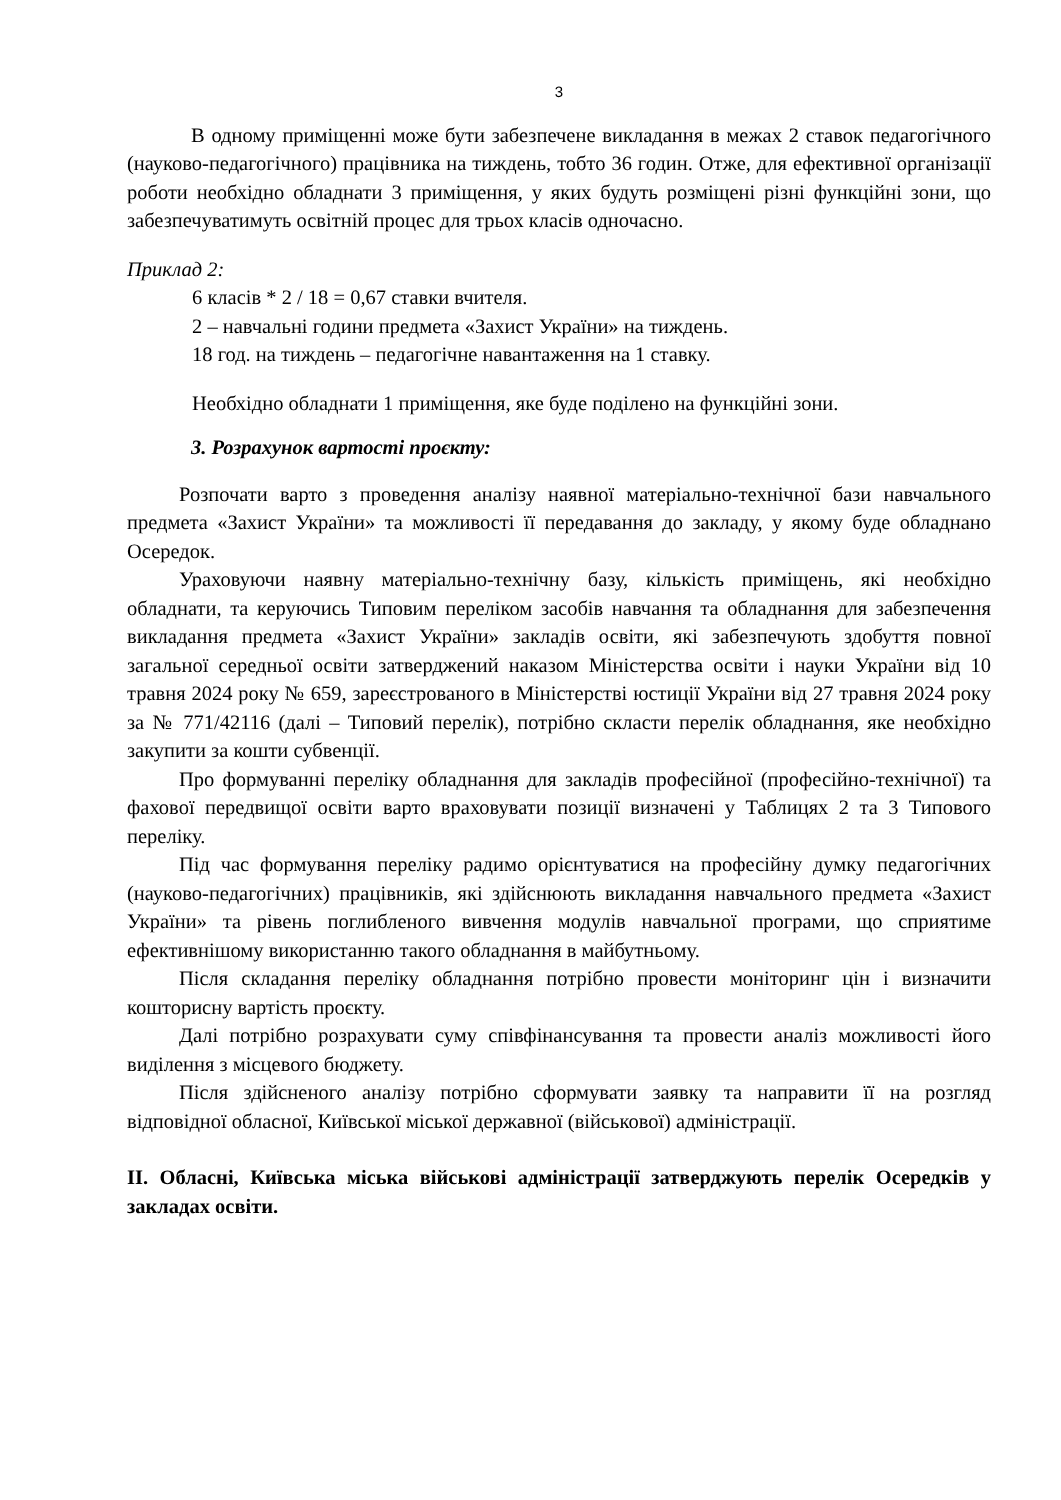3
В одному приміщенні може бути забезпечене викладання в межах 2 ставок педагогічного (науково-педагогічного) працівника на тиждень, тобто 36 годин. Отже, для ефективної організації роботи необхідно обладнати 3 приміщення, у яких будуть розміщені різні функційні зони, що забезпечуватимуть освітній процес для трьох класів одночасно.
Приклад 2:
6 класів * 2 / 18 = 0,67 ставки вчителя.
2 – навчальні години предмета «Захист України» на тиждень.
18 год. на тиждень – педагогічне навантаження на 1 ставку.
Необхідно обладнати 1 приміщення, яке буде поділено на функційні зони.
3. Розрахунок вартості проєкту:
Розпочати варто з проведення аналізу наявної матеріально-технічної бази навчального предмета «Захист України» та можливості її передавання до закладу, у якому буде обладнано Осередок.
Ураховуючи наявну матеріально-технічну базу, кількість приміщень, які необхідно обладнати, та керуючись Типовим переліком засобів навчання та обладнання для забезпечення викладання предмета «Захист України» закладів освіти, які забезпечують здобуття повної загальної середньої освіти затверджений наказом Міністерства освіти і науки України від 10 травня 2024 року № 659, зареєстрованого в Міністерстві юстиції України від 27 травня 2024 року за № 771/42116 (далі – Типовий перелік), потрібно скласти перелік обладнання, яке необхідно закупити за кошти субвенції.
Про формуванні переліку обладнання для закладів професійної (професійно-технічної) та фахової передвищої освіти варто враховувати позиції визначені у Таблицях 2 та 3 Типового переліку.
Під час формування переліку радимо орієнтуватися на професійну думку педагогічних (науково-педагогічних) працівників, які здійснюють викладання навчального предмета «Захист України» та рівень поглибленого вивчення модулів навчальної програми, що сприятиме ефективнішому використанню такого обладнання в майбутньому.
Після складання переліку обладнання потрібно провести моніторинг цін і визначити кошторисну вартість проєкту.
Далі потрібно розрахувати суму співфінансування та провести аналіз можливості його виділення з місцевого бюджету.
Після здійсненого аналізу потрібно сформувати заявку та направити її на розгляд відповідної обласної, Київської міської державної (військової) адміністрації.
ІІ. Обласні, Київська міська військові адміністрації затверджують перелік Осередків у закладах освіти.